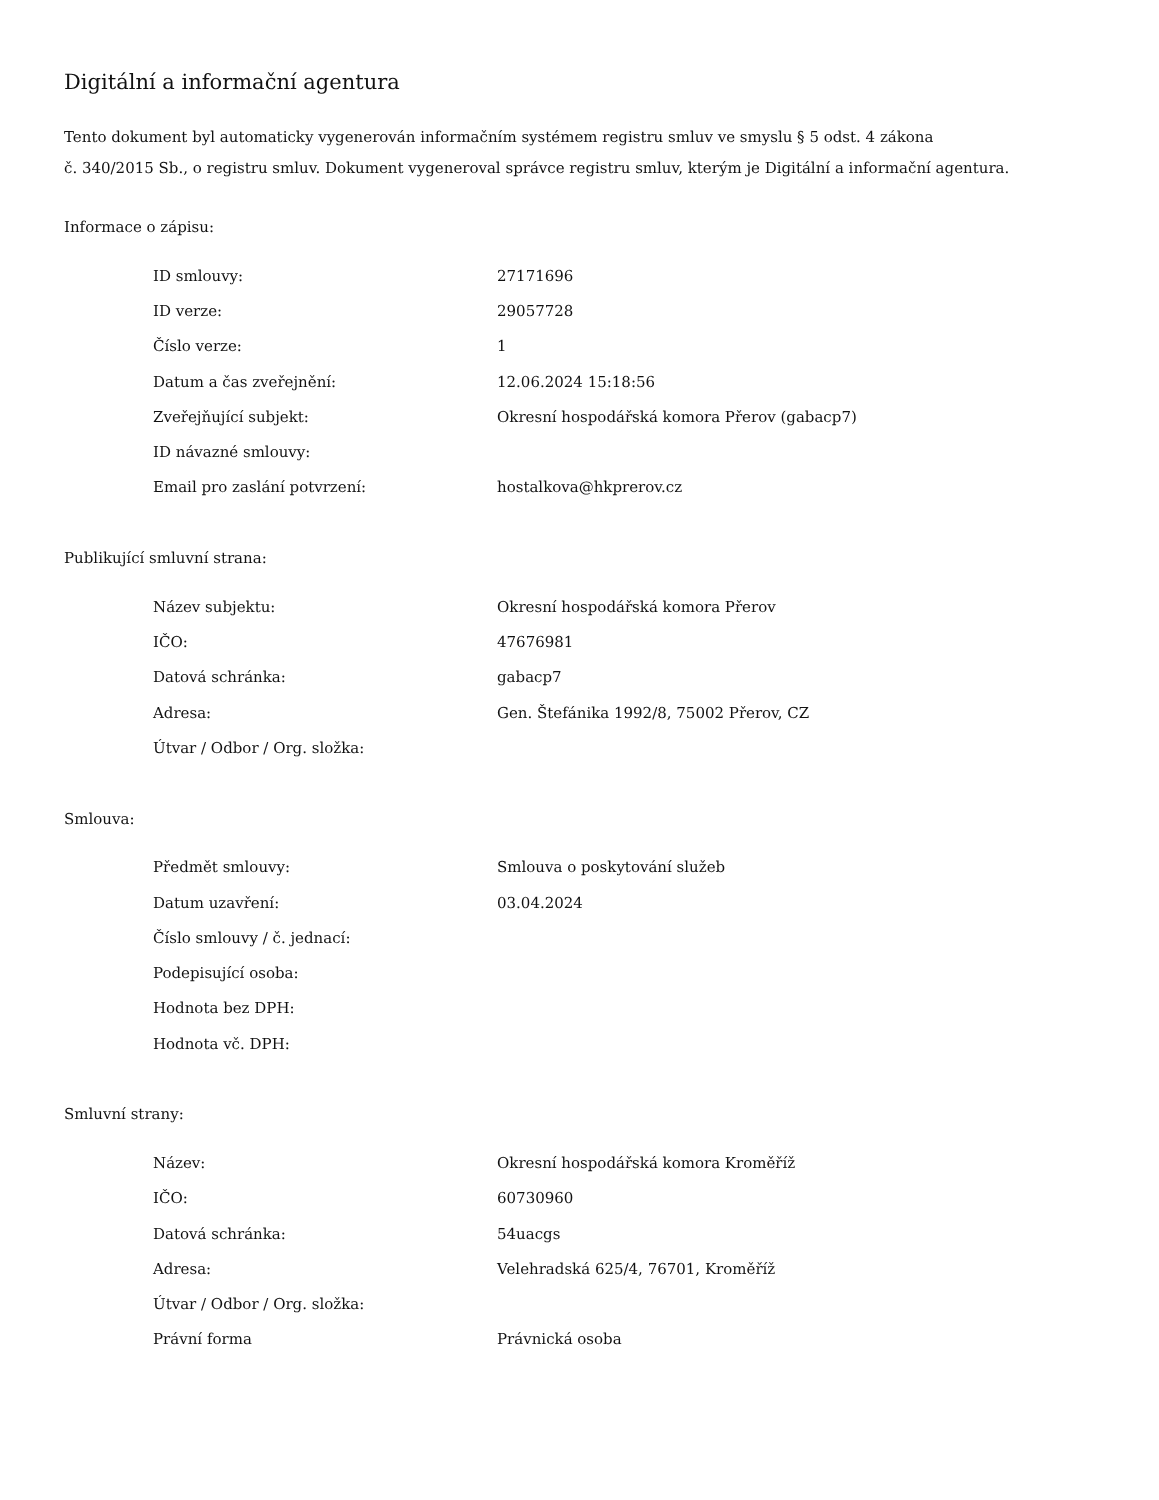Digitální a informační agentura
Tento dokument byl automaticky vygenerován informačním systémem registru smluv ve smyslu § 5 odst. 4 zákona
č. 340/2015 Sb., o registru smluv. Dokument vygeneroval správce registru smluv, kterým je Digitální a informační agentura.
Informace o zápisu:
| ID smlouvy: | 27171696 |
| ID verze: | 29057728 |
| Číslo verze: | 1 |
| Datum a čas zveřejnění: | 12.06.2024 15:18:56 |
| Zveřejňující subjekt: | Okresní hospodářská komora Přerov (gabacp7) |
| ID návazné smlouvy: | |
| Email pro zaslání potvrzení: | hostalkova@hkprerov.cz |
Publikující smluvní strana:
| Název subjektu: | Okresní hospodářská komora Přerov |
| IČO: | 47676981 |
| Datová schránka: | gabacp7 |
| Adresa: | Gen. Štefánika 1992/8, 75002 Přerov, CZ |
| Útvar / Odbor / Org. složka: | |
Smlouva:
| Předmět smlouvy: | Smlouva o poskytování služeb |
| Datum uzavření: | 03.04.2024 |
| Číslo smlouvy / č. jednací: | |
| Podepisující osoba: | |
| Hodnota bez DPH: | |
| Hodnota vč. DPH: | |
Smluvní strany:
| Název: | Okresní hospodářská komora Kroměříž |
| IČO: | 60730960 |
| Datová schránka: | 54uacgs |
| Adresa: | Velehradská 625/4, 76701, Kroměříž |
| Útvar / Odbor / Org. složka: | |
| Právní forma | Právnická osoba |